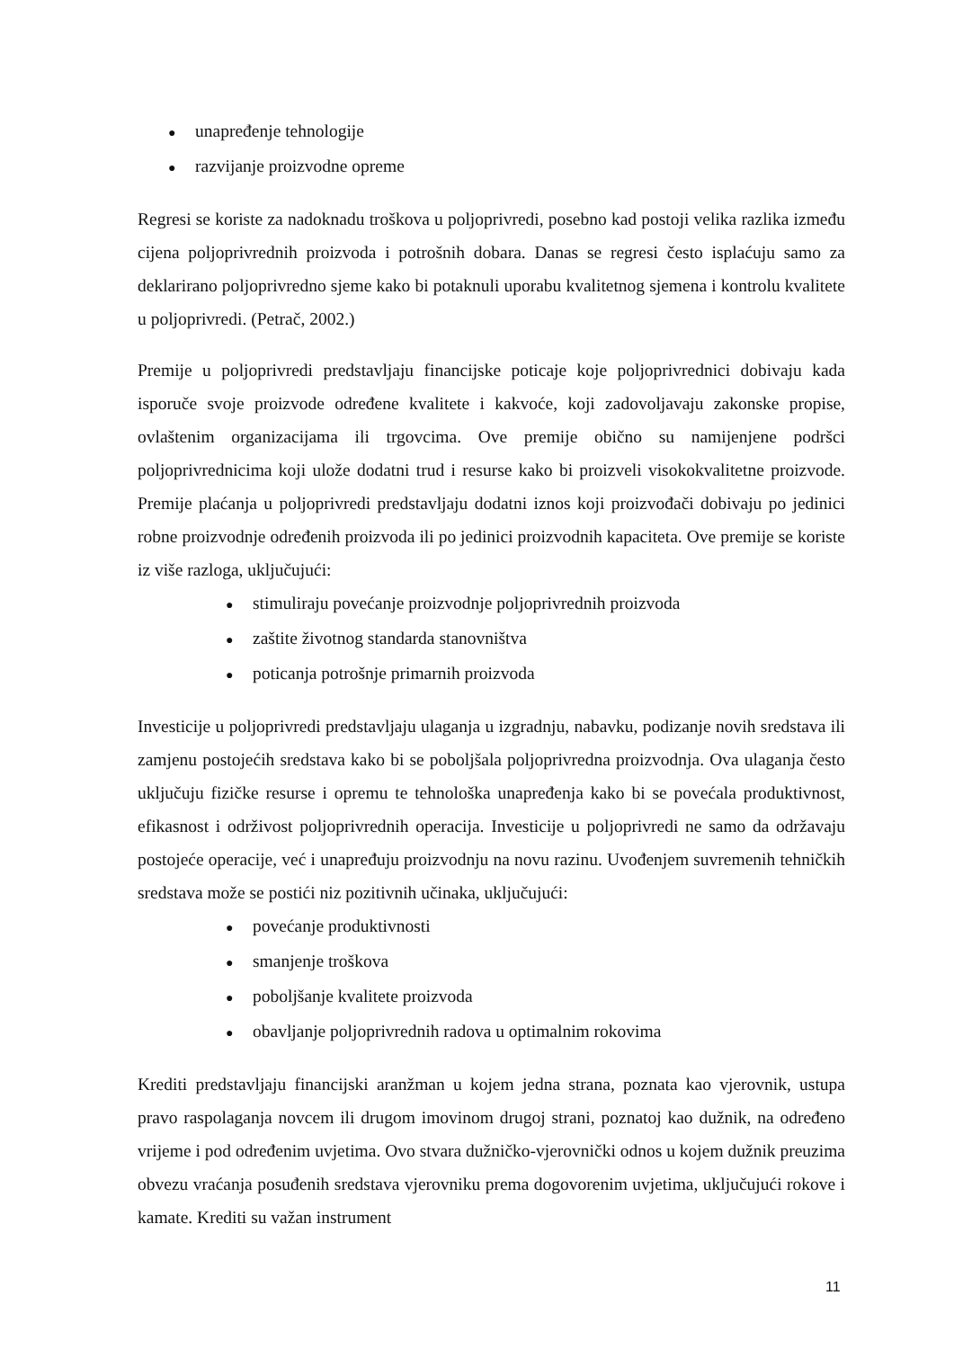● unapređenje tehnologije
● razvijanje proizvodne opreme
Regresi se koriste za nadoknadu troškova u poljoprivredi, posebno kad postoji velika razlika između cijena poljoprivrednih proizvoda i potrošnih dobara. Danas se regresi često isplaćuju samo za deklarirano poljoprivredno sjeme kako bi potaknuli uporabu kvalitetnog sjemena i kontrolu kvalitete u poljoprivredi. (Petrač, 2002.)
Premije u poljoprivredi predstavljaju financijske poticaje koje poljoprivrednici dobivaju kada isporuče svoje proizvode određene kvalitete i kakvoće, koji zadovoljavaju zakonske propise, ovlaštenim organizacijama ili trgovcima. Ove premije obično su namijenjene podršci poljoprivrednicima koji ulože dodatni trud i resurse kako bi proizveli visokokvalitetne proizvode. Premije plaćanja u poljoprivredi predstavljaju dodatni iznos koji proizvođači dobivaju po jedinici robne proizvodnje određenih proizvoda ili po jedinici proizvodnih kapaciteta. Ove premije se koriste iz više razloga, uključujući:
● stimuliraju povećanje proizvodnje poljoprivrednih proizvoda
● zaštite životnog standarda stanovništva
● poticanja potrošnje primarnih proizvoda
Investicije u poljoprivredi predstavljaju ulaganja u izgradnju, nabavku, podizanje novih sredstava ili zamjenu postojećih sredstava kako bi se poboljšala poljoprivredna proizvodnja. Ova ulaganja često uključuju fizičke resurse i opremu te tehnološka unapređenja kako bi se povećala produktivnost, efikasnost i održivost poljoprivrednih operacija. Investicije u poljoprivredi ne samo da održavaju postojeće operacije, već i unapređuju proizvodnju na novu razinu. Uvođenjem suvremenih tehničkih sredstava može se postići niz pozitivnih učinaka, uključujući:
● povećanje produktivnosti
● smanjenje troškova
● poboljšanje kvalitete proizvoda
● obavljanje poljoprivrednih radova u optimalnim rokovima
Krediti predstavljaju financijski aranžman u kojem jedna strana, poznata kao vjerovnik, ustupa pravo raspolaganja novcem ili drugom imovinom drugoj strani, poznatoj kao dužnik, na određeno vrijeme i pod određenim uvjetima. Ovo stvara dužničko-vjerovnički odnos u kojem dužnik preuzima obvezu vraćanja posuđenih sredstava vjerovniku prema dogovorenim uvjetima, uključujući rokove i kamate. Krediti su važan instrument
11